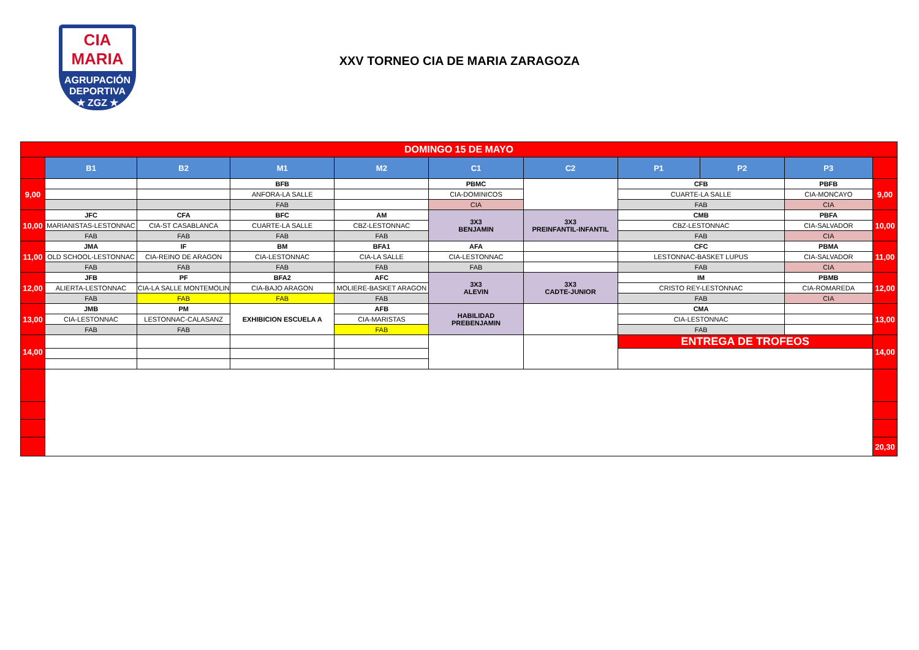CIA
MARIA
AGRUPACIÓN DEPORTIVA
★ ZGZ ★
XXV TORNEO CIA DE MARIA ZARAGOZA
| DOMINGO 15 DE MAYO | | | | | | | | | | |
| | B1 | B2 | M1 | M2 | C1 | C2 | P1 | P2 | P3 | |
| 9,00 | | | BFB | | PBMC | | CFB | | PBFB | 9,00 |
| | | | ANFORA-LA SALLE | | CIA-DOMINICOS | | CUARTE-LA SALLE | | CIA-MONCAYO | |
| | | | FAB | | CIA | | FAB | | CIA | |
| 10,00 | JFC | CFA | BFC | AM | 3X3 BENJAMIN | 3X3 PREINFANTIL-INFANTIL | CMB | | PBFA | 10,00 |
| | MARIANISTAS-LESTONNAC | CIA-ST CASABLANCA | CUARTE-LA SALLE | CBZ-LESTONNAC | | | CBZ-LESTONNAC | | CIA-SALVADOR | |
| | FAB | FAB | FAB | FAB | | | FAB | | CIA | |
| 11,00 | JMA | IF | BM | BFA1 | AFA | | CFC | | PBMA | 11,00 |
| | OLD SCHOOL-LESTONNAC | CIA-REINO DE ARAGON | CIA-LESTONNAC | CIA-LA SALLE | CIA-LESTONNAC | | LESTONNAC-BASKET LUPUS | | CIA-SALVADOR | |
| | FAB | FAB | FAB | FAB | FAB | | FAB | | CIA | |
| 12,00 | JFB | PF | BFA2 | AFC | 3X3 ALEVIN | 3X3 CADTE-JUNIOR | IM | | PBMB | 12,00 |
| | ALIERTA-LESTONNAC | CIA-LA SALLE MONTEMOLIN | CIA-BAJO ARAGON | MOLIERE-BASKET ARAGON | | | CRISTO REY-LESTONNAC | | CIA-ROMAREDA | |
| | FAB | FAB | FAB | FAB | | | FAB | | CIA | |
| 13,00 | JMB | PM | EXHIBICION ESCUELA A | AFB | HABILIDAD PREBENJAMIN | | CMA | | | 13,00 |
| | CIA-LESTONNAC | LESTONNAC-CALASANZ | | CIA-MARISTAS | | | CIA-LESTONNAC | | | |
| | FAB | FAB | | FAB | | | FAB | | | |
| 14,00 | | | | | | | ENTREGA DE TROFEOS | | | 14,00 |
| | | | | | | | | | | 20,30 |